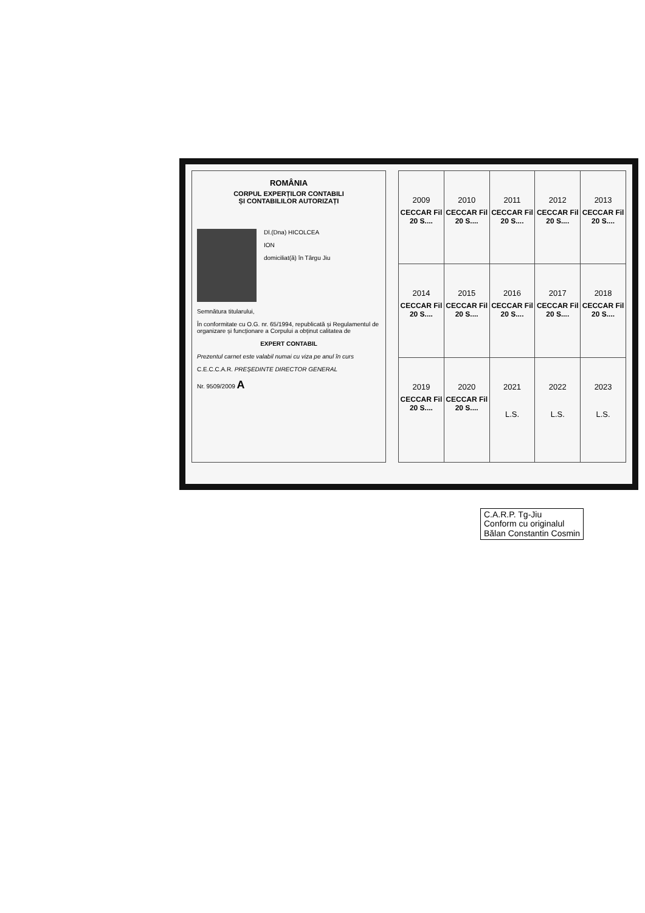ROMÂNIA
CORPUL EXPERȚILOR CONTABILI
ȘI CONTABILILOR AUTORIZAȚI
Dl.(Dna) HICOLCEA
ION
domiciliat(ă) în Târgu Jiu
Semnătura titularului,
În conformitate cu O.G. nr. 65/1994, republicată și Regulamentul de organizare și funcționare a Corpului a obținut calitatea de
EXPERT CONTABIL
Prezentul carnet este valabil numai cu viza pe anul în curs
C.E.C.C.A.R. PREȘEDINTE DIRECTOR GENERAL
Nr. 9509/2009 A
| 2009 CECCAR Fil 20 S.... | 2010 CECCAR Fil 20 S.... | 2011 CECCAR Fil 20 S.... | 2012 CECCAR Fil 20 S.... | 2013 CECCAR Fil 20 S.... |
| 2014 CECCAR Fil 20 S.... | 2015 CECCAR Fil 20 S.... | 2016 CECCAR Fil 20 S.... | 2017 CECCAR Fil 20 S.... | 2018 CECCAR Fil 20 S.... |
| 2019 CECCAR Fil 20 S.... | 2020 CECCAR Fil 20 S.... | 2021 L.S. | 2022 L.S. | 2023 L.S. |
C.A.R.P. Tg-Jiu
Conform cu originalul
Bălan Constantin Cosmin